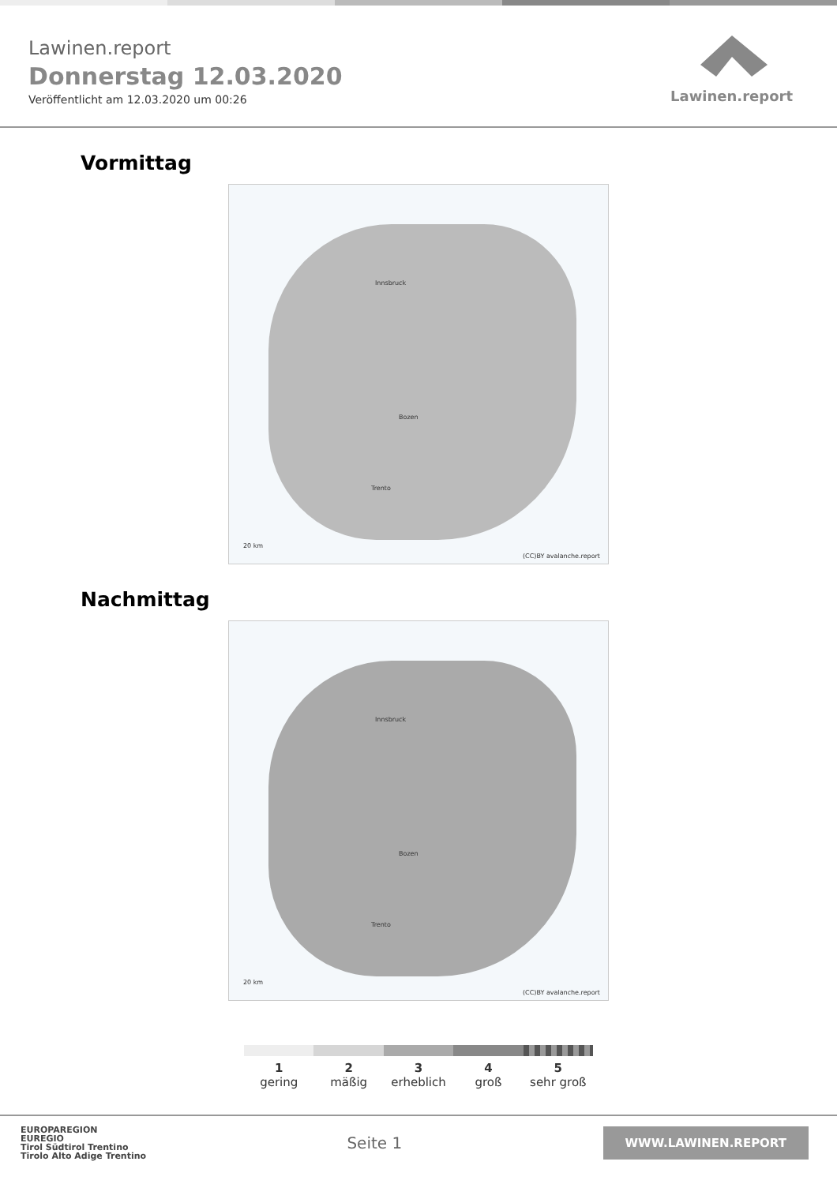Lawinen.report
Donnerstag 12.03.2020
Veröffentlicht am 12.03.2020 um 00:26
Lawinen.report
Vormittag
Innsbruck
Bozen
Trento
(CC)BY avalanche.report
20 km
Nachmittag
Innsbruck
Bozen
Trento
(CC)BY avalanche.report
20 km
1
gering
2
mäßig
3
erheblich
4
groß
5
sehr groß
EUROPAREGION
EUREGIO
Tirol Südtirol Trentino
Tirolo Alto Adige Trentino
Seite 1
WWW.LAWINEN.REPORT